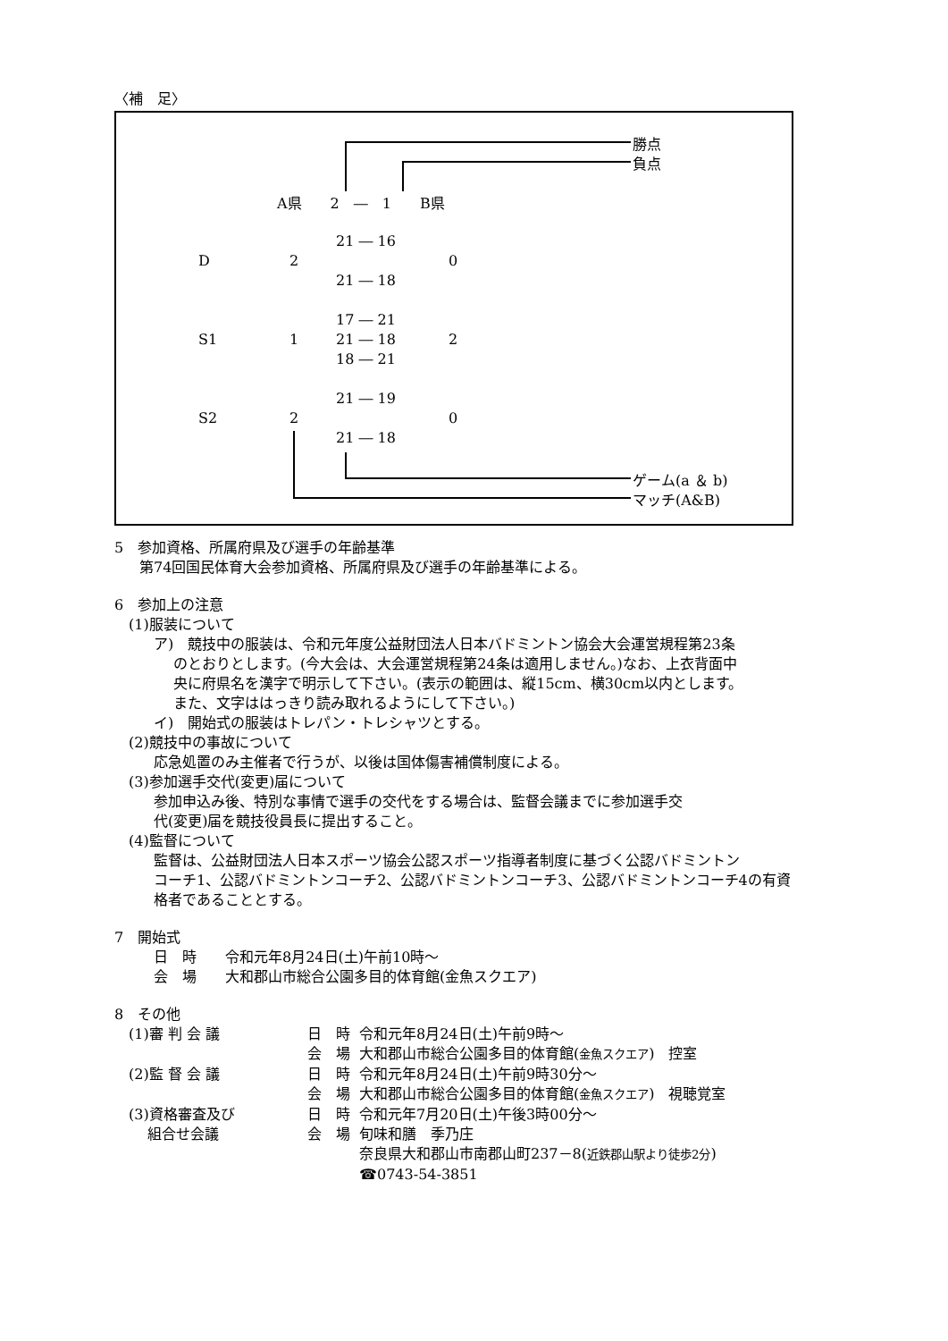〈補　足〉
勝点
負点
A県　　2　―　1　　B県
D 2
21 ― 16
21 ― 18
0
S1 1
17 ― 21
21 ― 18
18 ― 21
2
S2 2
21 ― 19
21 ― 18
0
ゲーム(a ＆ b)
マッチ(A&B)
5　参加資格、所属府県及び選手の年齢基準
第74回国民体育大会参加資格、所属府県及び選手の年齢基準による。
6　参加上の注意
(1)服装について
ア)　競技中の服装は、令和元年度公益財団法人日本バドミントン協会大会運営規程第23条
のとおりとします。(今大会は、大会運営規程第24条は適用しません。)なお、上衣背面中
央に府県名を漢字で明示して下さい。(表示の範囲は、縦15cm、横30cm以内とします。
また、文字ははっきり読み取れるようにして下さい。)
イ)　開始式の服装はトレパン・トレシャツとする。
(2)競技中の事故について
応急処置のみ主催者で行うが、以後は国体傷害補償制度による。
(3)参加選手交代(変更)届について
参加申込み後、特別な事情で選手の交代をする場合は、監督会議までに参加選手交
代(変更)届を競技役員長に提出すること。
(4)監督について
監督は、公益財団法人日本スポーツ協会公認スポーツ指導者制度に基づく公認バドミントン
コーチ1、公認バドミントンコーチ2、公認バドミントンコーチ3、公認バドミントンコーチ4の有資
格者であることとする。
7　開始式
日　時　　令和元年8月24日(土)午前10時～
会　場　　大和郡山市総合公園多目的体育館(金魚スクエア)
8　その他
| (1)審 判 会 議 | 日 時 | 令和元年8月24日(土)午前9時～ |
| | 会 場 | 大和郡山市総合公園多目的体育館( 金魚スクエア ) 控室 |
| (2)監 督 会 議 | 日 時 | 令和元年8月24日(土)午前9時30分～ |
| | 会 場 | 大和郡山市総合公園多目的体育館( 金魚スクエア ) 視聴覚室 |
| (3)資格審査及び | 日 時 | 令和元年7月20日(土)午後3時00分～ |
| 組合せ会議 | 会 場 | 旬味和膳 季乃庄 |
| | | 奈良県大和郡山市南郡山町237－8( 近鉄郡山駅より徒歩2分 ) |
| | | ☎0743-54-3851 |